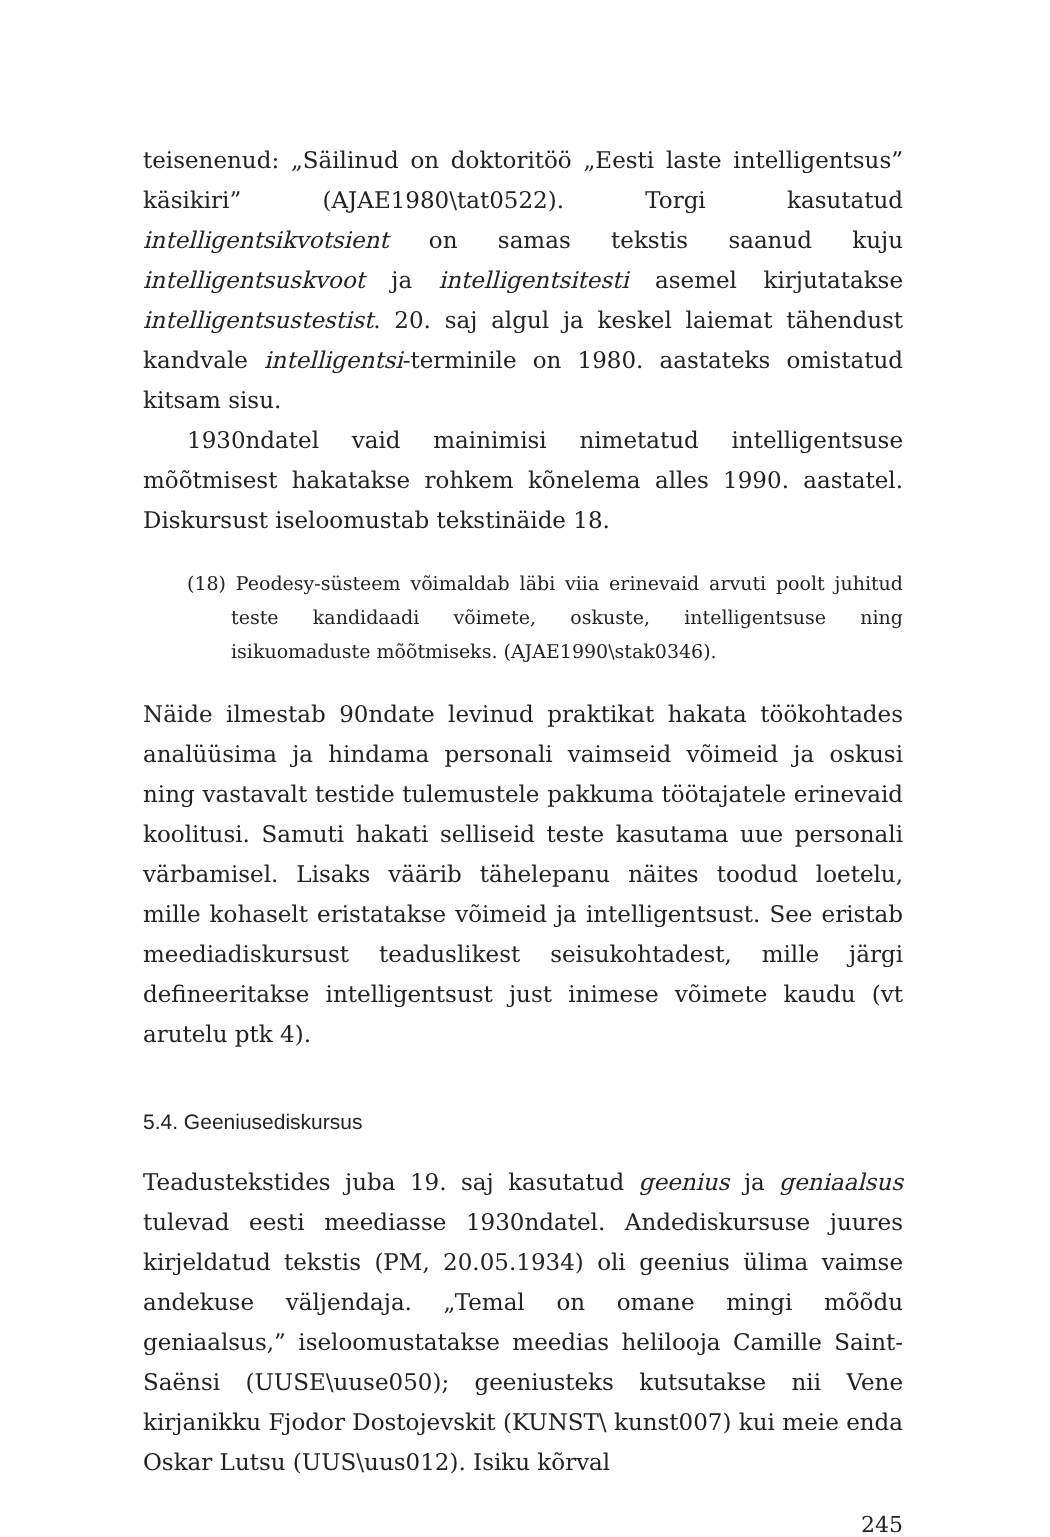teisenenud: „Säilinud on doktoritöö „Eesti laste intelligentsus” käsikiri” (AJAE1980\tat0522). Torgi kasutatud intelligentsikvotsient on samas tekstis saanud kuju intelligentsuskvoot ja intelligentsitesti asemel kirjutatakse intelligentsustestist. 20. saj algul ja keskel laiemat tähendust kandvale intelligentsi-terminile on 1980. aastateks omistatud kitsam sisu.
1930ndatel vaid mainimisi nimetatud intelligentsuse mõõtmisest hakatakse rohkem kõnelema alles 1990. aastatel. Diskursust iseloomustab tekstinäide 18.
(18) Peodesy-süsteem võimaldab läbi viia erinevaid arvuti poolt juhitud teste kandidaadi võimete, oskuste, intelligentsuse ning isikuomaduste mõõtmiseks. (AJAE1990\stak0346).
Näide ilmestab 90ndate levinud praktikat hakata töökohtades analüüsima ja hindama personali vaimseid võimeid ja oskusi ning vastavalt testide tulemustele pakkuma töötajatele erinevaid koolitusi. Samuti hakati selliseid teste kasutama uue personali värbamisel. Lisaks väärib tähelepanu näites toodud loetelu, mille kohaselt eristatakse võimeid ja intelligentsust. See eristab meediadiskursust teaduslikest seisukohtadest, mille järgi defineeritakse intelligentsust just inimese võimete kaudu (vt arutelu ptk 4).
5.4. Geeniusediskursus
Teadustekstides juba 19. saj kasutatud geenius ja geniaalsus tulevad eesti meediasse 1930ndatel. Andediskursuse juures kirjeldatud tekstis (PM, 20.05.1934) oli geenius ülima vaimse andekuse väljendaja. „Temal on omane mingi mõõdu geniaalsus,” iseloomustatakse meedias helilooja Camille Saint-Saënsi (UUSE\uuse050); geeniusteks kutsutakse nii Vene kirjanikku Fjodor Dostojevskit (KUNST\ kunst007) kui meie enda Oskar Lutsu (UUS\uus012). Isiku kõrval
245